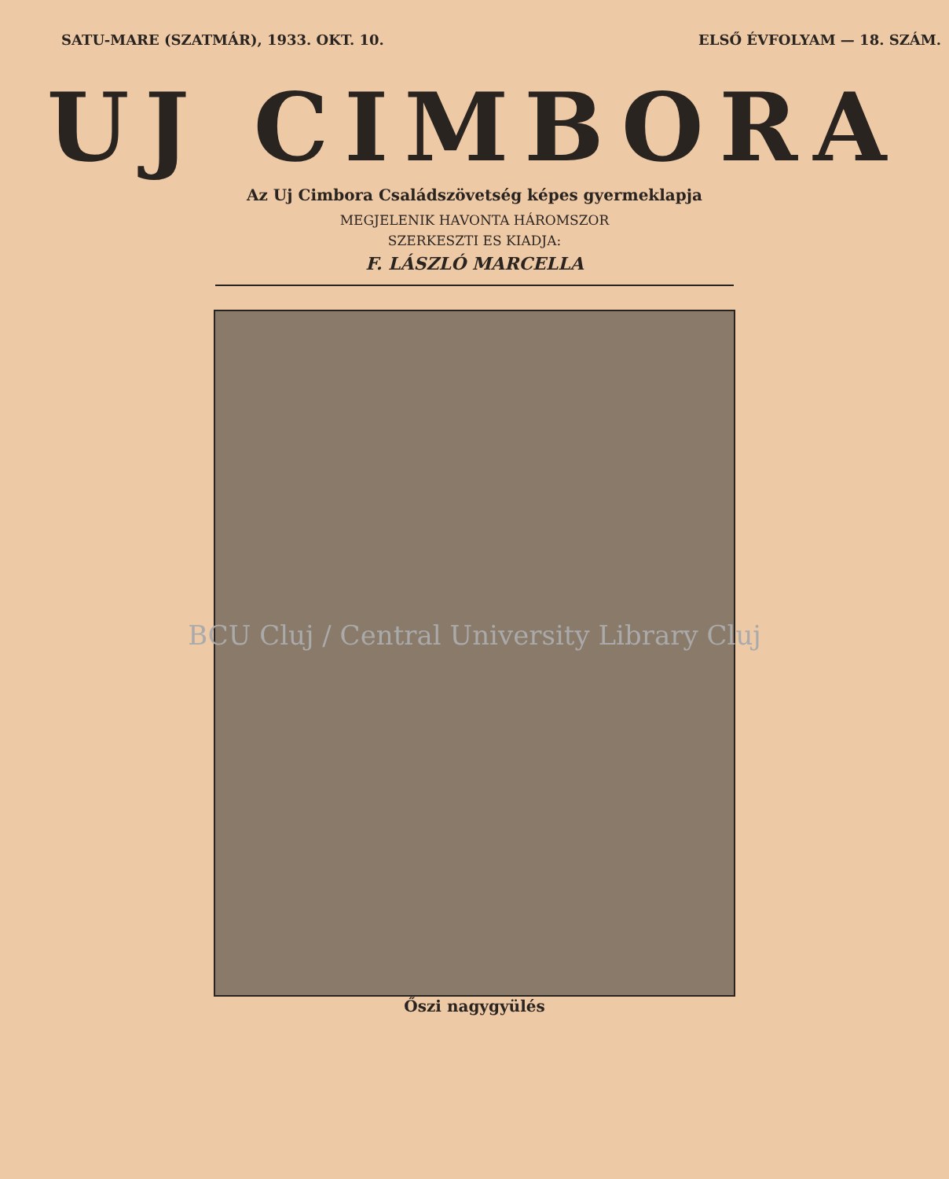SATU-MARE (SZATMÁR), 1933. OKT. 10. ELSŐ ÉVFOLYAM — 18. SZÁM.
UJ CIMBORA
Az Uj Cimbora Családszövetség képes gyermeklapja
MEGJELENIK HAVONTA HÁROMSZOR
SZERKESZTI ES KIADJA:
F. LÁSZLÓ MARCELLA
BCU Cluj / Central University Library Cluj
Őszi nagygyülés